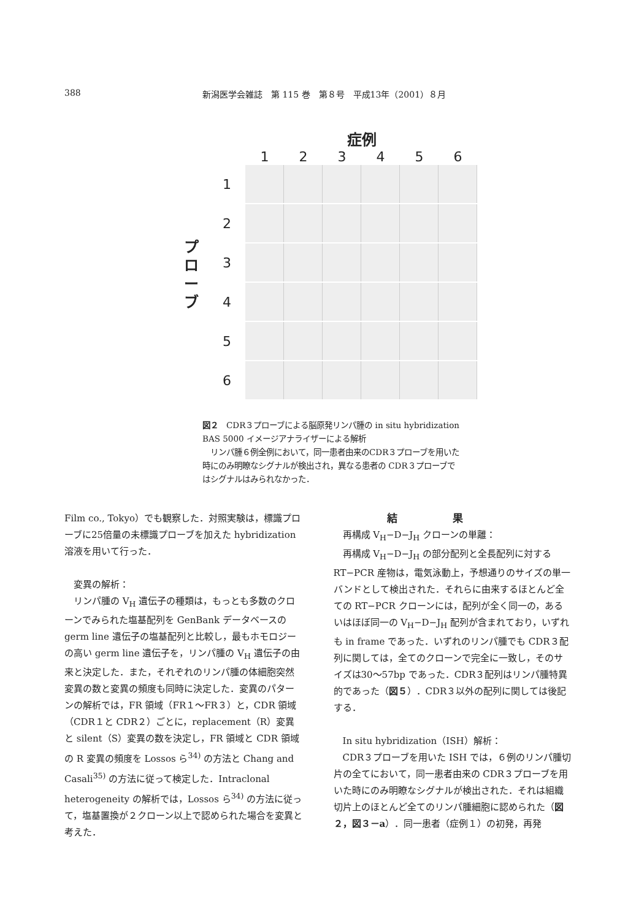388 新潟医学会雑誌　第 115 巻　第８号　平成13年（2001）８月
症例
1 2 3 4 5 6
プ
ロ
ー
ブ
1
2
3
4
5
6
図２　CDR３プローブによる脳原発リンパ腫の in situ hybridization BAS 5000 イメージアナライザーによる解析
　リンパ腫６例全例において，同一患者由来のCDR３プローブを用いた時にのみ明瞭なシグナルが検出され，異なる患者の CDR３プローブではシグナルはみられなかった．
Film co., Tokyo）でも観察した．対照実験は，標識プローブに25倍量の未標識プローブを加えた hybridization 溶液を用いて行った．
　変異の解析：
　リンパ腫の V<sub>H</sub> 遺伝子の種類は，もっとも多数のクローンでみられた塩基配列を GenBank データベースの germ line 遺伝子の塩基配列と比較し，最もホモロジーの高い germ line 遺伝子を，リンパ腫の V<sub>H</sub> 遺伝子の由来と決定した．また，それぞれのリンパ腫の体細胞突然変異の数と変異の頻度も同時に決定した．変異のパターンの解析では，FR 領域（FR１～FR３）と，CDR 領域（CDR１と CDR２）ごとに，replacement（R）変異と silent（S）変異の数を決定し，FR 領域と CDR 領域の R 変異の頻度を Lossos ら<sup>34)</sup> の方法と Chang and Casali<sup>35)</sup> の方法に従って検定した．Intraclonal heterogeneity の解析では，Lossos ら<sup>34)</sup> の方法に従って，塩基置換が２クローン以上で認められた場合を変異と考えた．
結果
　再構成 V<sub>H</sub>−D−J<sub>H</sub> クローンの単離：
　再構成 V<sub>H</sub>−D−J<sub>H</sub> の部分配列と全長配列に対する RT−PCR 産物は，電気泳動上，予想通りのサイズの単一バンドとして検出された．それらに由来するほとんど全ての RT−PCR クローンには，配列が全く同一の，あるいはほぼ同一の V<sub>H</sub>−D−J<sub>H</sub> 配列が含まれており，いずれも in frame であった．いずれのリンパ腫でも CDR３配列に関しては，全てのクローンで完全に一致し，そのサイズは30～57bp であった．CDR３配列はリンパ腫特異的であった（図５）．CDR３以外の配列に関しては後記する．
　In situ hybridization（ISH）解析：
　CDR３プローブを用いた ISH では，６例のリンパ腫切片の全てにおいて，同一患者由来の CDR３プローブを用いた時にのみ明瞭なシグナルが検出された．それは組織切片上のほとんど全てのリンパ腫細胞に認められた（図２，図３－a）．同一患者（症例１）の初発，再発